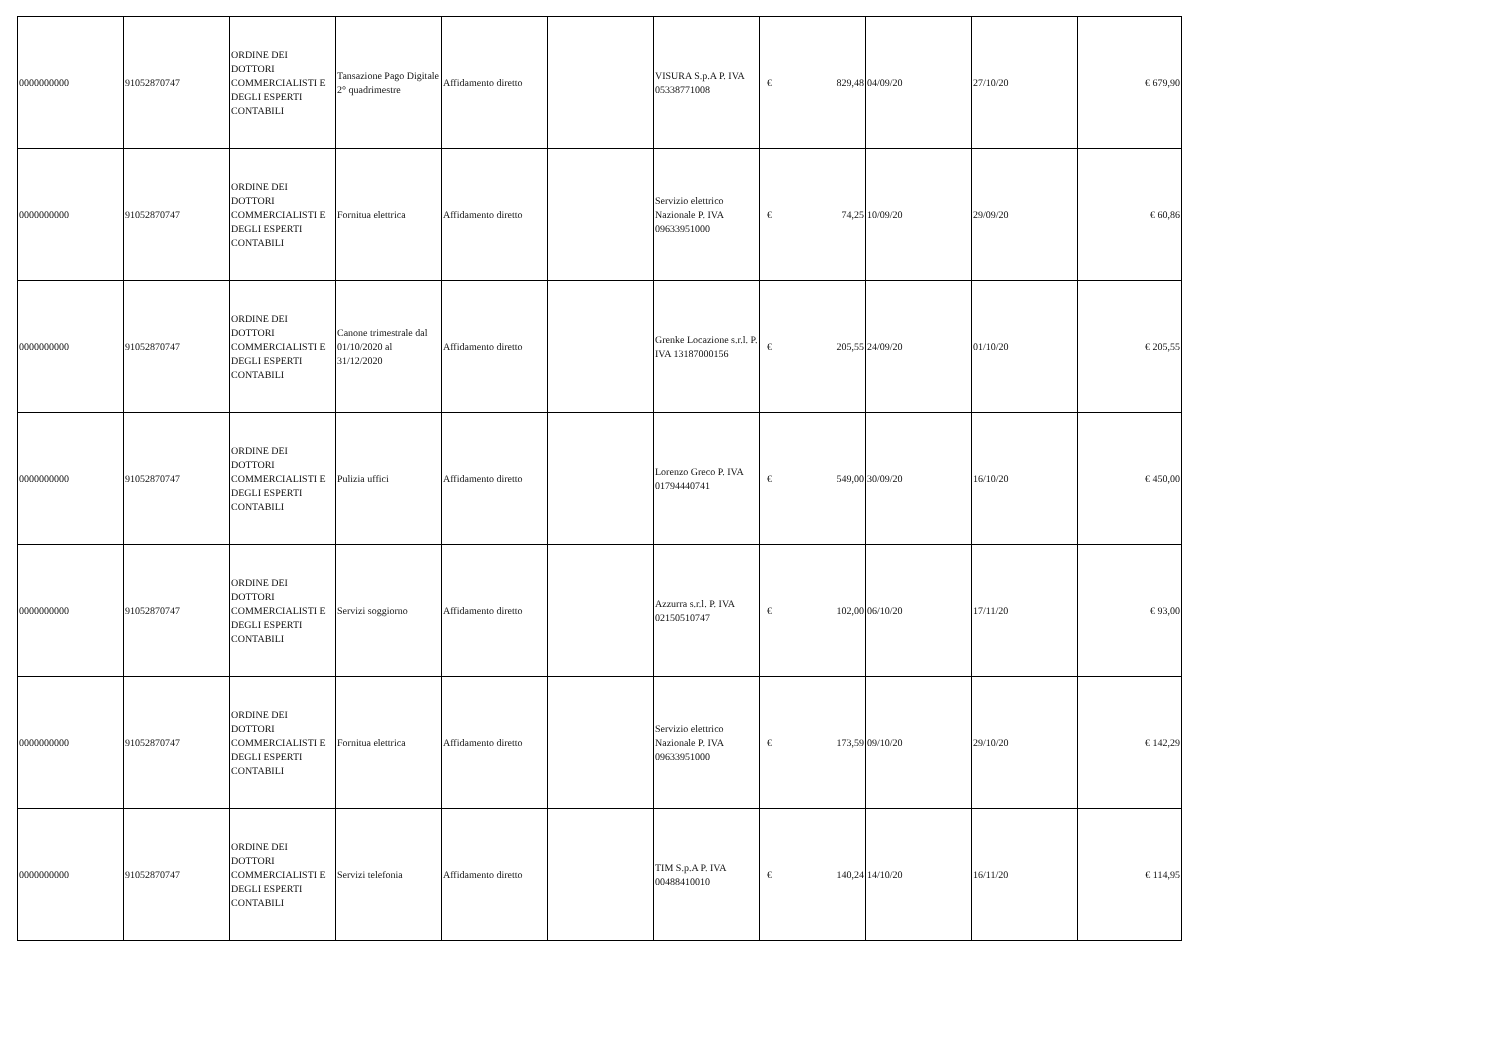| 0000000000 | 91052870747 | ORDINE DEI DOTTORI COMMERCIALISTI E DEGLI ESPERTI CONTABILI | Tansazione Pago Digitale 2° quadrimestre | Affidamento diretto | | VISURA S.p.A P. IVA 05338771008 | € 829,48 | 04/09/20 | 27/10/20 | € 679,90 |
| 0000000000 | 91052870747 | ORDINE DEI DOTTORI COMMERCIALISTI E DEGLI ESPERTI CONTABILI | Fornitua elettrica | Affidamento diretto | | Servizio elettrico Nazionale P. IVA 09633951000 | € 74,25 | 10/09/20 | 29/09/20 | € 60,86 |
| 0000000000 | 91052870747 | ORDINE DEI DOTTORI COMMERCIALISTI E DEGLI ESPERTI CONTABILI | Canone trimestrale dal 01/10/2020 al 31/12/2020 | Affidamento diretto | | Grenke Locazione s.r.l. P. IVA 13187000156 | € 205,55 | 24/09/20 | 01/10/20 | € 205,55 |
| 0000000000 | 91052870747 | ORDINE DEI DOTTORI COMMERCIALISTI E DEGLI ESPERTI CONTABILI | Pulizia uffici | Affidamento diretto | | Lorenzo Greco P. IVA 01794440741 | € 549,00 | 30/09/20 | 16/10/20 | € 450,00 |
| 0000000000 | 91052870747 | ORDINE DEI DOTTORI COMMERCIALISTI E DEGLI ESPERTI CONTABILI | Servizi soggiorno | Affidamento diretto | | Azzurra s.r.l. P. IVA 02150510747 | € 102,00 | 06/10/20 | 17/11/20 | € 93,00 |
| 0000000000 | 91052870747 | ORDINE DEI DOTTORI COMMERCIALISTI E DEGLI ESPERTI CONTABILI | Fornitua elettrica | Affidamento diretto | | Servizio elettrico Nazionale P. IVA 09633951000 | € 173,59 | 09/10/20 | 29/10/20 | € 142,29 |
| 0000000000 | 91052870747 | ORDINE DEI DOTTORI COMMERCIALISTI E DEGLI ESPERTI CONTABILI | Servizi telefonia | Affidamento diretto | | TIM S.p.A P. IVA 00488410010 | € 140,24 | 14/10/20 | 16/11/20 | € 114,95 |